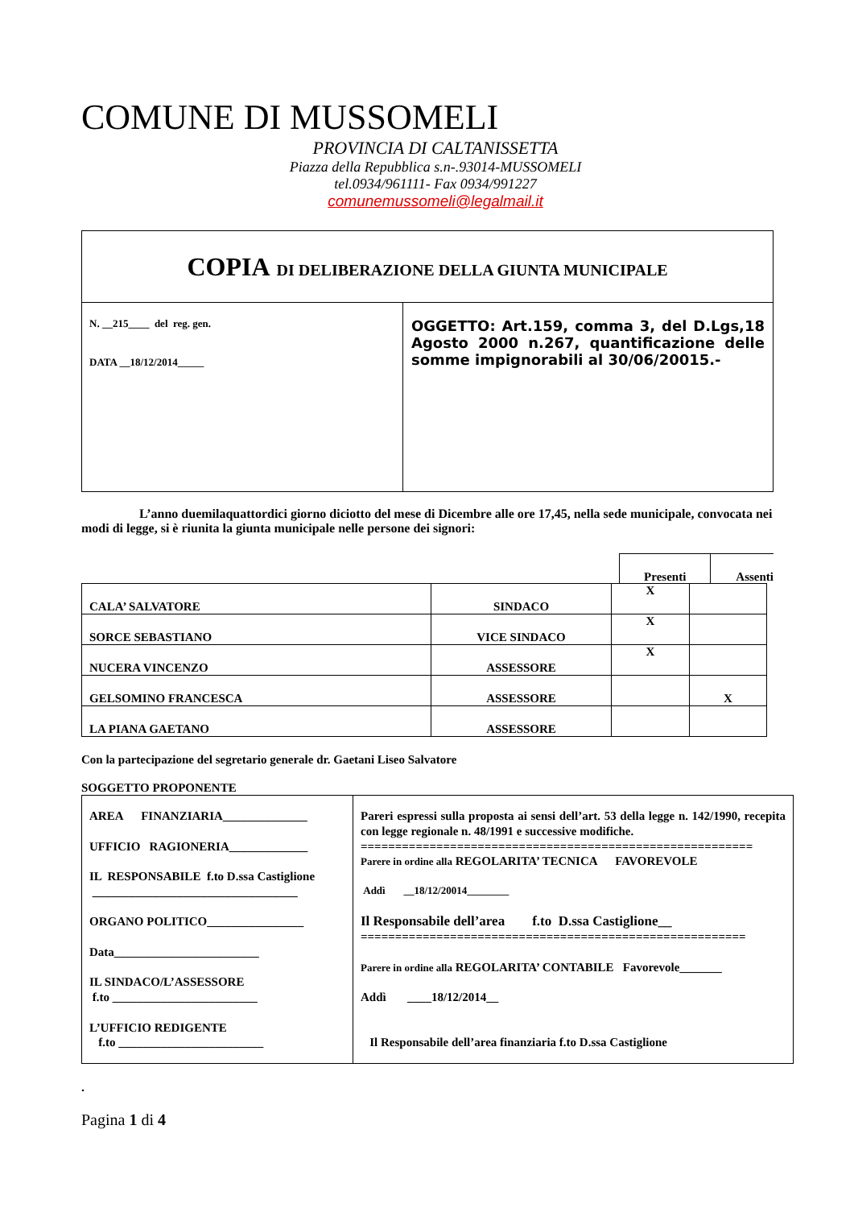COMUNE DI MUSSOMELI
PROVINCIA DI CALTANISSETTA
Piazza della Repubblica s.n-.93014-MUSSOMELI
tel.0934/961111- Fax 0934/991227
comunemussomeli@legalmail.it
| COPIA DI DELIBERAZIONE DELLA GIUNTA MUNICIPALE | |
| N. __215____ del reg. gen. DATA __18/12/2014_____ | OGGETTO: Art.159, comma 3, del D.Lgs,18 Agosto 2000 n.267, quantificazione delle somme impignorabili al 30/06/20015.- |
L’anno duemilaquattordici giorno diciotto del mese di Dicembre alle ore 17,45, nella sede municipale, convocata nei modi di legge, si è riunita la giunta municipale nelle persone dei signori:
Presenti Assenti
| CALA’ SALVATORE | SINDACO | X | |
| SORCE SEBASTIANO | VICE SINDACO | X | |
| NUCERA VINCENZO | ASSESSORE | X | |
| GELSOMINO FRANCESCA | ASSESSORE | | X |
| LA PIANA GAETANO | ASSESSORE | | |
Con la partecipazione del segretario generale dr. Gaetani Liseo Salvatore
SOGGETTO PROPONENTE
| AREA FINANZIARIA______________ UFFICIO RAGIONERIA_____________ IL RESPONSABILE f.to D.ssa Castiglione __________________________________ ORGANO POLITICO________________ Data________________________ IL SINDACO/L’ASSESSORE f.to ________________________ L’UFFICIO REDIGENTE f.to ________________________ | Pareri espressi sulla proposta ai sensi dell’art. 53 della legge n. 142/1990, recepita con legge regionale n. 48/1991 e successive modifiche. ========================================================= Parere in ordine alla REGOLARITA’ TECNICA FAVOREVOLE Addì __18/12/20014________ Il Responsabile dell’area f.to D.ssa Castiglione__ ======================================================== Parere in ordine alla REGOLARITA’ CONTABILE Favorevole_______ Addì ____18/12/2014__ Il Responsabile dell’area finanziaria f.to D.ssa Castiglione |
.
Pagina 1 di 4